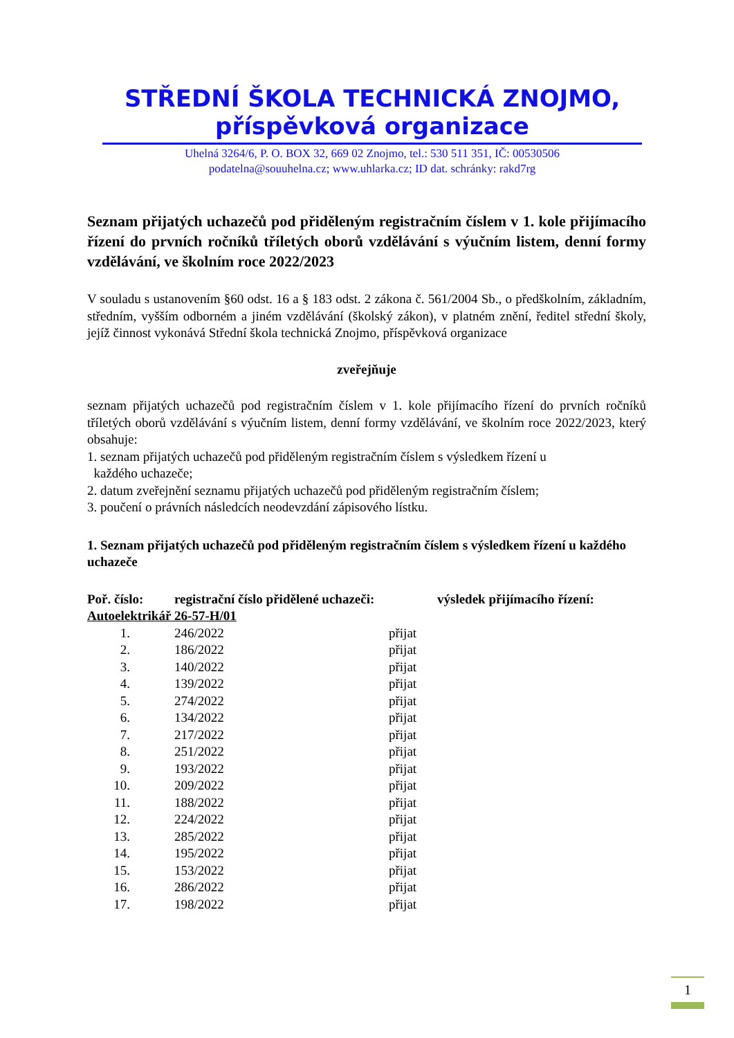STŘEDNÍ ŠKOLA TECHNICKÁ ZNOJMO,
příspěvková organizace
Uhelná 3264/6, P. O. BOX 32, 669 02 Znojmo, tel.: 530 511 351, IČ: 00530506
podatelna@souuhelna.cz; www.uhlarka.cz; ID dat. schránky: rakd7rg
Seznam přijatých uchazečů pod přiděleným registračním číslem v 1. kole přijímacího řízení do prvních ročníků tříletých oborů vzdělávání s výučním listem, denní formy vzdělávání, ve školním roce 2022/2023
V souladu s ustanovením §60 odst. 16 a § 183 odst. 2 zákona č. 561/2004 Sb., o předškolním, základním, středním, vyšším odborném a jiném vzdělávání (školský zákon), v platném znění, ředitel střední školy, jejíž činnost vykonává Střední škola technická Znojmo, příspěvková organizace
zveřejňuje
seznam přijatých uchazečů pod registračním číslem v 1. kole přijímacího řízení do prvních ročníků tříletých oborů vzdělávání s výučním listem, denní formy vzdělávání, ve školním roce 2022/2023, který obsahuje:
1. seznam přijatých uchazečů pod přiděleným registračním číslem s výsledkem řízení u
každého uchazeče;
2. datum zveřejnění seznamu přijatých uchazečů pod přiděleným registračním číslem;
3. poučení o právních následcích neodevzdání zápisového lístku.
1. Seznam přijatých uchazečů pod přiděleným registračním číslem s výsledkem řízení u každého uchazeče
| Poř. číslo: | registrační číslo přidělené uchazeči: | | výsledek přijímacího řízení: |
| --- | --- | --- | --- |
| Autoelektrikář 26-57-H/01 | | | |
| 1. | 246/2022 | přijat | |
| 2. | 186/2022 | přijat | |
| 3. | 140/2022 | přijat | |
| 4. | 139/2022 | přijat | |
| 5. | 274/2022 | přijat | |
| 6. | 134/2022 | přijat | |
| 7. | 217/2022 | přijat | |
| 8. | 251/2022 | přijat | |
| 9. | 193/2022 | přijat | |
| 10. | 209/2022 | přijat | |
| 11. | 188/2022 | přijat | |
| 12. | 224/2022 | přijat | |
| 13. | 285/2022 | přijat | |
| 14. | 195/2022 | přijat | |
| 15. | 153/2022 | přijat | |
| 16. | 286/2022 | přijat | |
| 17. | 198/2022 | přijat | |
1